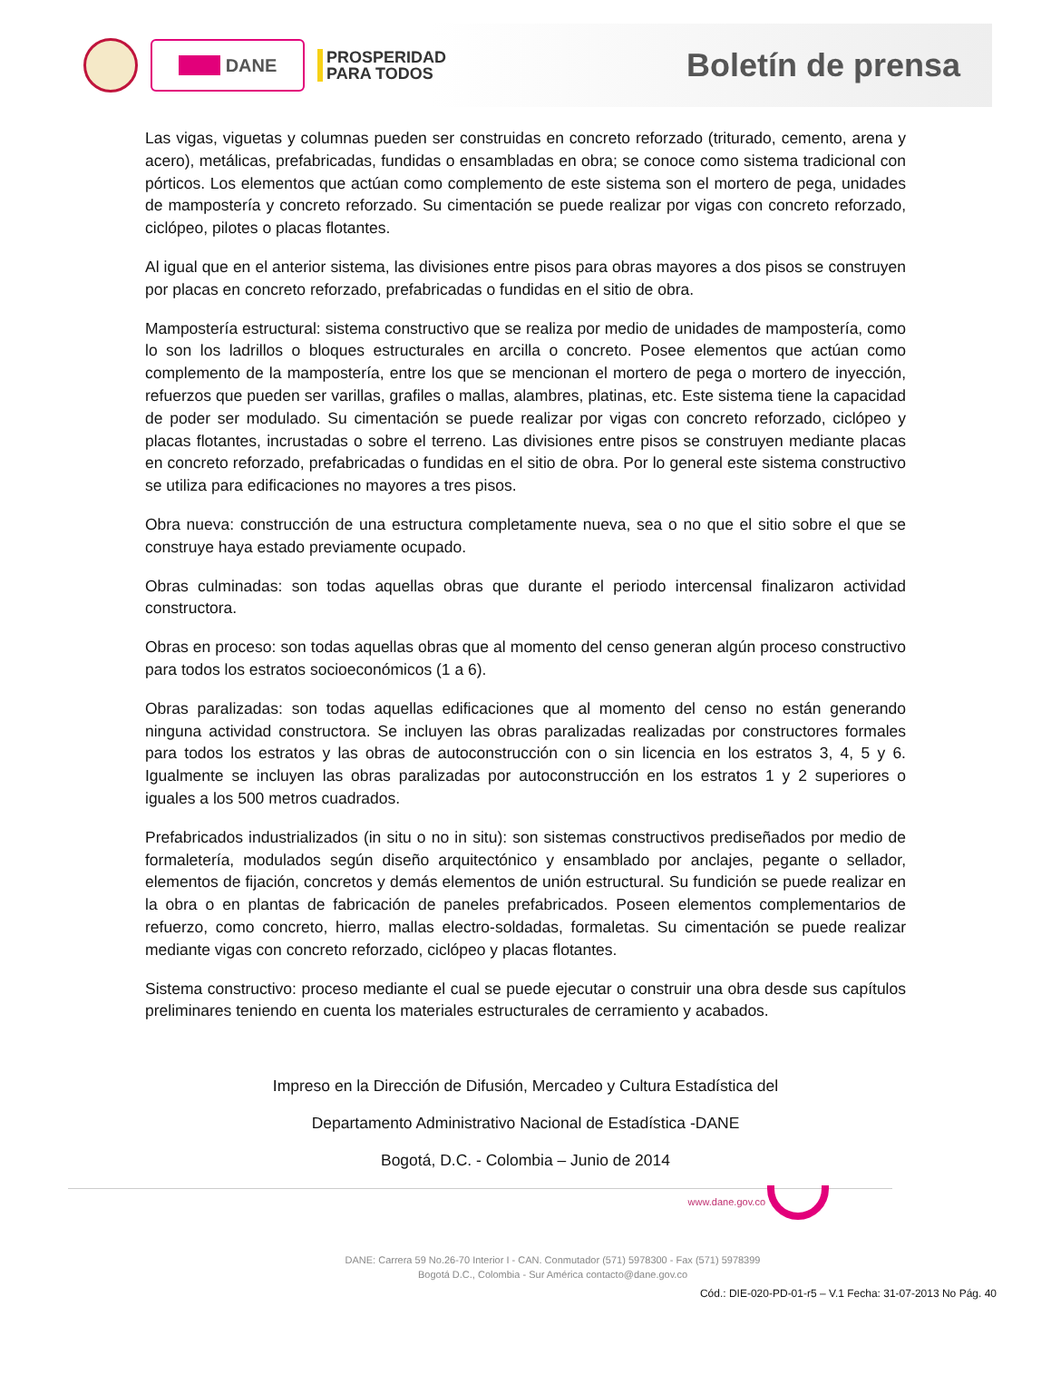DANE
PROSPERIDAD
PARA TODOS
Boletín de prensa
Las vigas, viguetas y columnas pueden ser construidas en concreto reforzado (triturado, cemento, arena y acero), metálicas, prefabricadas, fundidas o ensambladas en obra; se conoce como sistema tradicional con pórticos. Los elementos que actúan como complemento de este sistema son el mortero de pega, unidades de mampostería y concreto reforzado. Su cimentación se puede realizar por vigas con concreto reforzado, ciclópeo, pilotes o placas flotantes.
Al igual que en el anterior sistema, las divisiones entre pisos para obras mayores a dos pisos se construyen por placas en concreto reforzado, prefabricadas o fundidas en el sitio de obra.
Mampostería estructural: sistema constructivo que se realiza por medio de unidades de mampostería, como lo son los ladrillos o bloques estructurales en arcilla o concreto. Posee elementos que actúan como complemento de la mampostería, entre los que se mencionan el mortero de pega o mortero de inyección, refuerzos que pueden ser varillas, grafiles o mallas, alambres, platinas, etc. Este sistema tiene la capacidad de poder ser modulado. Su cimentación se puede realizar por vigas con concreto reforzado, ciclópeo y placas flotantes, incrustadas o sobre el terreno. Las divisiones entre pisos se construyen mediante placas en concreto reforzado, prefabricadas o fundidas en el sitio de obra. Por lo general este sistema constructivo se utiliza para edificaciones no mayores a tres pisos.
Obra nueva: construcción de una estructura completamente nueva, sea o no que el sitio sobre el que se construye haya estado previamente ocupado.
Obras culminadas: son todas aquellas obras que durante el periodo intercensal finalizaron actividad constructora.
Obras en proceso: son todas aquellas obras que al momento del censo generan algún proceso constructivo para todos los estratos socioeconómicos (1 a 6).
Obras paralizadas: son todas aquellas edificaciones que al momento del censo no están generando ninguna actividad constructora. Se incluyen las obras paralizadas realizadas por constructores formales para todos los estratos y las obras de autoconstrucción con o sin licencia en los estratos 3, 4, 5 y 6. Igualmente se incluyen las obras paralizadas por autoconstrucción en los estratos 1 y 2 superiores o iguales a los 500 metros cuadrados.
Prefabricados industrializados (in situ o no in situ): son sistemas constructivos prediseñados por medio de formaletería, modulados según diseño arquitectónico y ensamblado por anclajes, pegante o sellador, elementos de fijación, concretos y demás elementos de unión estructural. Su fundición se puede realizar en la obra o en plantas de fabricación de paneles prefabricados. Poseen elementos complementarios de refuerzo, como concreto, hierro, mallas electro-soldadas, formaletas. Su cimentación se puede realizar mediante vigas con concreto reforzado, ciclópeo y placas flotantes.
Sistema constructivo: proceso mediante el cual se puede ejecutar o construir una obra desde sus capítulos preliminares teniendo en cuenta los materiales estructurales de cerramiento y acabados.
Impreso en la Dirección de Difusión, Mercadeo y Cultura Estadística del
Departamento Administrativo Nacional de Estadística -DANE
Bogotá, D.C. - Colombia – Junio de 2014
www.dane.gov.co
DANE: Carrera 59 No.26-70 Interior I - CAN. Conmutador (571) 5978300 - Fax (571) 5978399
Bogotá D.C., Colombia - Sur América contacto@dane.gov.co
Cód.: DIE-020-PD-01-r5 – V.1 Fecha: 31-07-2013 No Pág. 40